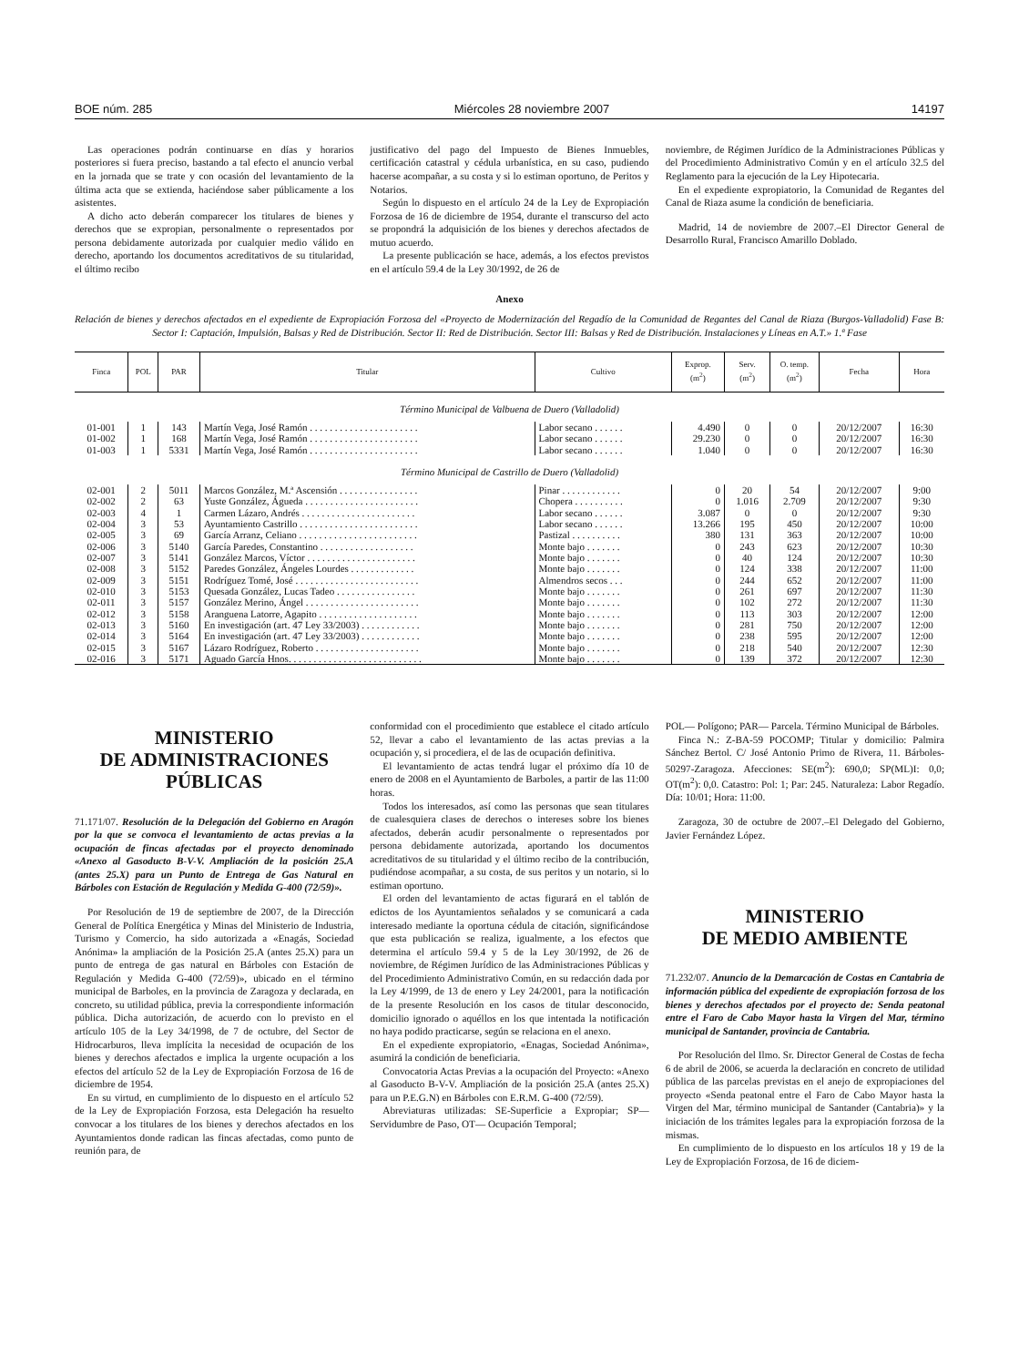BOE núm. 285 Miércoles 28 noviembre 2007 14197
Las operaciones podrán continuarse en días y horarios posteriores si fuera preciso, bastando a tal efecto el anuncio verbal en la jornada que se trate y con ocasión del levantamiento de la última acta que se extienda, haciéndose saber públicamente a los asistentes.
A dicho acto deberán comparecer los titulares de bienes y derechos que se expropian, personalmente o representados por persona debidamente autorizada por cualquier medio válido en derecho, aportando los documentos acreditativos de su titularidad, el último recibo
justificativo del pago del Impuesto de Bienes Inmuebles, certificación catastral y cédula urbanística, en su caso, pudiendo hacerse acompañar, a su costa y si lo estiman oportuno, de Peritos y Notarios.
Según lo dispuesto en el artículo 24 de la Ley de Expropiación Forzosa de 16 de diciembre de 1954, durante el transcurso del acto se propondrá la adquisición de los bienes y derechos afectados de mutuo acuerdo.
La presente publicación se hace, además, a los efectos previstos en el artículo 59.4 de la Ley 30/1992, de 26 de
noviembre, de Régimen Jurídico de la Administraciones Públicas y del Procedimiento Administrativo Común y en el artículo 32.5 del Reglamento para la ejecución de la Ley Hipotecaria.
En el expediente expropiatorio, la Comunidad de Regantes del Canal de Riaza asume la condición de beneficiaria.
Madrid, 14 de noviembre de 2007.–El Director General de Desarrollo Rural, Francisco Amarillo Doblado.
Anexo
Relación de bienes y derechos afectados en el expediente de Expropiación Forzosa del «Proyecto de Modernización del Regadío de la Comunidad de Regantes del Canal de Riaza (Burgos-Valladolid) Fase B: Sector I: Captación, Impulsión, Balsas y Red de Distribución. Sector II: Red de Distribución. Sector III: Balsas y Red de Distribución. Instalaciones y Líneas en A.T.» 1.ª Fase
| Finca | POL | PAR | Titular | Cultivo | Exprop. (m<sup>2</sup>) | Serv. (m<sup>2</sup>) | O. temp. (m<sup>2</sup>) | Fecha | Hora |
| --- | --- | --- | --- | --- | --- | --- | --- | --- | --- |
| Término Municipal de Valbuena de Duero (Valladolid) | | | | | | | | | |
| 01-001 | 1 | 143 | Martín Vega, José Ramón . . . . . . . . . . . . . . . . . . . . . . | Labor secano . . . . . . | 4.490 | 0 | 0 | 20/12/2007 | 16:30 |
| 01-002 | 1 | 168 | Martín Vega, José Ramón . . . . . . . . . . . . . . . . . . . . . . | Labor secano . . . . . . | 29.230 | 0 | 0 | 20/12/2007 | 16:30 |
| 01-003 | 1 | 5331 | Martín Vega, José Ramón . . . . . . . . . . . . . . . . . . . . . . | Labor secano . . . . . . | 1.040 | 0 | 0 | 20/12/2007 | 16:30 |
| Término Municipal de Castrillo de Duero (Valladolid) | | | | | | | | | |
| 02-001 | 2 | 5011 | Marcos González, M.ª Ascensión . . . . . . . . . . . . . . . . | Pinar . . . . . . . . . . . . | 0 | 20 | 54 | 20/12/2007 | 9:00 |
| 02-002 | 2 | 63 | Yuste González, Águeda . . . . . . . . . . . . . . . . . . . . . . . | Chopera . . . . . . . . . . | 0 | 1.016 | 2.709 | 20/12/2007 | 9:30 |
| 02-003 | 4 | 1 | Carmen Lázaro, Andrés . . . . . . . . . . . . . . . . . . . . . . . | Labor secano . . . . . . | 3.087 | 0 | 0 | 20/12/2007 | 9:30 |
| 02-004 | 3 | 53 | Ayuntamiento Castrillo . . . . . . . . . . . . . . . . . . . . . . . . | Labor secano . . . . . . | 13.266 | 195 | 450 | 20/12/2007 | 10:00 |
| 02-005 | 3 | 69 | García Arranz, Celiano . . . . . . . . . . . . . . . . . . . . . . . . | Pastizal . . . . . . . . . . | 380 | 131 | 363 | 20/12/2007 | 10:00 |
| 02-006 | 3 | 5140 | García Paredes, Constantino . . . . . . . . . . . . . . . . . . . | Monte bajo . . . . . . . | 0 | 243 | 623 | 20/12/2007 | 10:30 |
| 02-007 | 3 | 5141 | González Marcos, Víctor . . . . . . . . . . . . . . . . . . . . . . | Monte bajo . . . . . . . | 0 | 40 | 124 | 20/12/2007 | 10:30 |
| 02-008 | 3 | 5152 | Paredes González, Ángeles Lourdes . . . . . . . . . . . . . | Monte bajo . . . . . . . | 0 | 124 | 338 | 20/12/2007 | 11:00 |
| 02-009 | 3 | 5151 | Rodríguez Tomé, José . . . . . . . . . . . . . . . . . . . . . . . . . | Almendros secos . . . | 0 | 244 | 652 | 20/12/2007 | 11:00 |
| 02-010 | 3 | 5153 | Quesada González, Lucas Tadeo . . . . . . . . . . . . . . . . | Monte bajo . . . . . . . | 0 | 261 | 697 | 20/12/2007 | 11:30 |
| 02-011 | 3 | 5157 | González Merino, Ángel . . . . . . . . . . . . . . . . . . . . . . . | Monte bajo . . . . . . . | 0 | 102 | 272 | 20/12/2007 | 11:30 |
| 02-012 | 3 | 5158 | Aranguena Latorre, Agapito . . . . . . . . . . . . . . . . . . . . | Monte bajo . . . . . . . | 0 | 113 | 303 | 20/12/2007 | 12:00 |
| 02-013 | 3 | 5160 | En investigación (art. 47 Ley 33/2003) . . . . . . . . . . . . | Monte bajo . . . . . . . | 0 | 281 | 750 | 20/12/2007 | 12:00 |
| 02-014 | 3 | 5164 | En investigación (art. 47 Ley 33/2003) . . . . . . . . . . . . | Monte bajo . . . . . . . | 0 | 238 | 595 | 20/12/2007 | 12:00 |
| 02-015 | 3 | 5167 | Lázaro Rodríguez, Roberto . . . . . . . . . . . . . . . . . . . . . | Monte bajo . . . . . . . | 0 | 218 | 540 | 20/12/2007 | 12:30 |
| 02-016 | 3 | 5171 | Aguado García Hnos. . . . . . . . . . . . . . . . . . . . . . . . . . . | Monte bajo . . . . . . . | 0 | 139 | 372 | 20/12/2007 | 12:30 |
MINISTERIO
DE ADMINISTRACIONES
PÚBLICAS
71.171/07. Resolución de la Delegación del Gobierno en Aragón por la que se convoca el levantamiento de actas previas a la ocupación de fincas afectadas por el proyecto denominado «Anexo al Gasoducto B-V-V. Ampliación de la posición 25.A (antes 25.X) para un Punto de Entrega de Gas Natural en Bárboles con Estación de Regulación y Medida G-400 (72/59)».
Por Resolución de 19 de septiembre de 2007, de la Dirección General de Política Energética y Minas del Ministerio de Industria, Turismo y Comercio, ha sido autorizada a «Enagás, Sociedad Anónima» la ampliación de la Posición 25.A (antes 25.X) para un punto de entrega de gas natural en Bárboles con Estación de Regulación y Medida G-400 (72/59)», ubicado en el término municipal de Barboles, en la provincia de Zaragoza y declarada, en concreto, su utilidad pública, previa la correspondiente información pública. Dicha autorización, de acuerdo con lo previsto en el artículo 105 de la Ley 34/1998, de 7 de octubre, del Sector de Hidrocarburos, lleva implícita la necesidad de ocupación de los bienes y derechos afectados e implica la urgente ocupación a los efectos del artículo 52 de la Ley de Expropiación Forzosa de 16 de diciembre de 1954.
En su virtud, en cumplimiento de lo dispuesto en el artículo 52 de la Ley de Expropiación Forzosa, esta Delegación ha resuelto convocar a los titulares de los bienes y derechos afectados en los Ayuntamientos donde radican las fincas afectadas, como punto de reunión para, de
conformidad con el procedimiento que establece el citado artículo 52, llevar a cabo el levantamiento de las actas previas a la ocupación y, si procediera, el de las de ocupación definitiva.
El levantamiento de actas tendrá lugar el próximo día 10 de enero de 2008 en el Ayuntamiento de Barboles, a partir de las 11:00 horas.
Todos los interesados, así como las personas que sean titulares de cualesquiera clases de derechos o intereses sobre los bienes afectados, deberán acudir personalmente o representados por persona debidamente autorizada, aportando los documentos acreditativos de su titularidad y el último recibo de la contribución, pudiéndose acompañar, a su costa, de sus peritos y un notario, si lo estiman oportuno.
El orden del levantamiento de actas figurará en el tablón de edictos de los Ayuntamientos señalados y se comunicará a cada interesado mediante la oportuna cédula de citación, significándose que esta publicación se realiza, igualmente, a los efectos que determina el artículo 59.4 y 5 de la Ley 30/1992, de 26 de noviembre, de Régimen Jurídico de las Administraciones Públicas y del Procedimiento Administrativo Común, en su redacción dada por la Ley 4/1999, de 13 de enero y Ley 24/2001, para la notificación de la presente Resolución en los casos de titular desconocido, domicilio ignorado o aquéllos en los que intentada la notificación no haya podido practicarse, según se relaciona en el anexo.
En el expediente expropiatorio, «Enagas, Sociedad Anónima», asumirá la condición de beneficiaria.
Convocatoria Actas Previas a la ocupación del Proyecto: «Anexo al Gasoducto B-V-V. Ampliación de la posición 25.A (antes 25.X) para un P.E.G.N) en Bárboles con E.R.M. G-400 (72/59).
Abreviaturas utilizadas: SE-Superficie a Expropiar; SP— Servidumbre de Paso, OT— Ocupación Temporal;
POL— Polígono; PAR— Parcela. Término Municipal de Bárboles.
Finca N.: Z-BA-59 POCOMP; Titular y domicilio: Palmira Sánchez Bertol. C/ José Antonio Primo de Rivera, 11. Bárboles-50297-Zaragoza. Afecciones: SE(m<sup>2</sup>): 690,0; SP(ML)I: 0,0; OT(m<sup>2</sup>): 0,0. Catastro: Pol: 1; Par: 245. Naturaleza: Labor Regadío. Día: 10/01; Hora: 11:00.
Zaragoza, 30 de octubre de 2007.–El Delegado del Gobierno, Javier Fernández López.
MINISTERIO
DE MEDIO AMBIENTE
71.232/07. Anuncio de la Demarcación de Costas en Cantabria de información pública del expediente de expropiación forzosa de los bienes y derechos afectados por el proyecto de: Senda peatonal entre el Faro de Cabo Mayor hasta la Virgen del Mar, término municipal de Santander, provincia de Cantabria.
Por Resolución del Ilmo. Sr. Director General de Costas de fecha 6 de abril de 2006, se acuerda la declaración en concreto de utilidad pública de las parcelas previstas en el anejo de expropiaciones del proyecto «Senda peatonal entre el Faro de Cabo Mayor hasta la Virgen del Mar, término municipal de Santander (Cantabria)» y la iniciación de los trámites legales para la expropiación forzosa de la mismas.
En cumplimiento de lo dispuesto en los artículos 18 y 19 de la Ley de Expropiación Forzosa, de 16 de diciem-